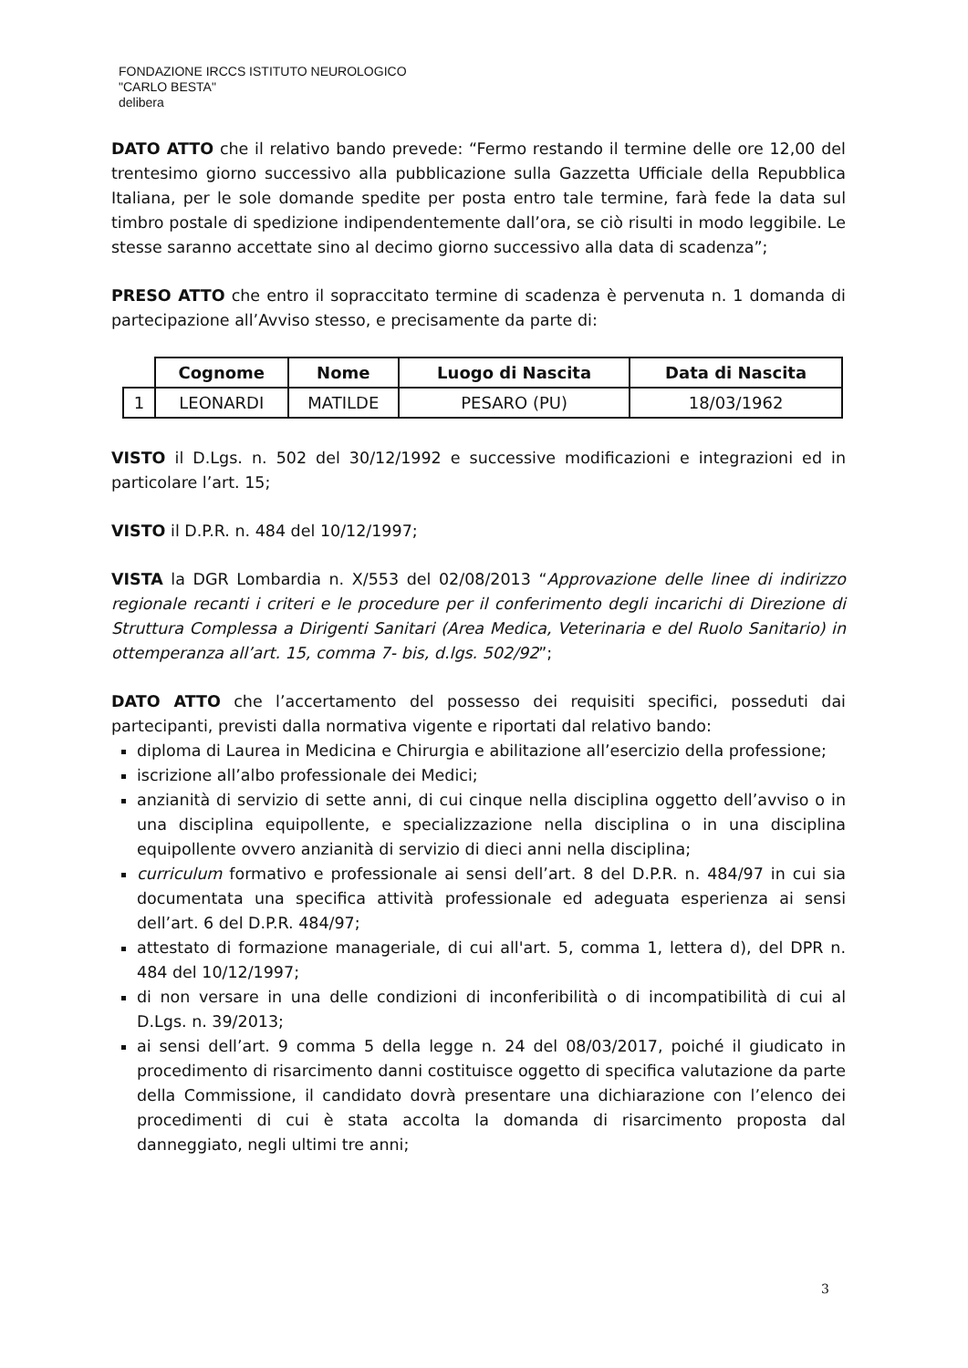FONDAZIONE IRCCS ISTITUTO NEUROLOGICO
"CARLO BESTA"
delibera
DATO ATTO che il relativo bando prevede: “Fermo restando il termine delle ore 12,00 del trentesimo giorno successivo alla pubblicazione sulla Gazzetta Ufficiale della Repubblica Italiana, per le sole domande spedite per posta entro tale termine, farà fede la data sul timbro postale di spedizione indipendentemente dall’ora, se ciò risulti in modo leggibile. Le stesse saranno accettate sino al decimo giorno successivo alla data di scadenza”;
PRESO ATTO che entro il sopraccitato termine di scadenza è pervenuta n. 1 domanda di partecipazione all’Avviso stesso, e precisamente da parte di:
| | Cognome | Nome | Luogo di Nascita | Data di Nascita |
| --- | --- | --- | --- | --- |
| 1 | LEONARDI | MATILDE | PESARO (PU) | 18/03/1962 |
VISTO il D.Lgs. n. 502 del 30/12/1992 e successive modificazioni e integrazioni ed in particolare l’art. 15;
VISTO il D.P.R. n. 484 del 10/12/1997;
VISTA la DGR Lombardia n. X/553 del 02/08/2013 “Approvazione delle linee di indirizzo regionale recanti i criteri e le procedure per il conferimento degli incarichi di Direzione di Struttura Complessa a Dirigenti Sanitari (Area Medica, Veterinaria e del Ruolo Sanitario) in ottemperanza all’art. 15, comma 7- bis, d.lgs. 502/92”;
DATO ATTO che l’accertamento del possesso dei requisiti specifici, posseduti dai partecipanti, previsti dalla normativa vigente e riportati dal relativo bando:
diploma di Laurea in Medicina e Chirurgia e abilitazione all’esercizio della professione;
iscrizione all’albo professionale dei Medici;
anzianità di servizio di sette anni, di cui cinque nella disciplina oggetto dell’avviso o in una disciplina equipollente, e specializzazione nella disciplina o in una disciplina equipollente ovvero anzianità di servizio di dieci anni nella disciplina;
curriculum formativo e professionale ai sensi dell’art. 8 del D.P.R. n. 484/97 in cui sia documentata una specifica attività professionale ed adeguata esperienza ai sensi dell’art. 6 del D.P.R. 484/97;
attestato di formazione manageriale, di cui all'art. 5, comma 1, lettera d), del DPR n. 484 del 10/12/1997;
di non versare in una delle condizioni di inconferibilità o di incompatibilità di cui al D.Lgs. n. 39/2013;
ai sensi dell’art. 9 comma 5 della legge n. 24 del 08/03/2017, poiché il giudicato in procedimento di risarcimento danni costituisce oggetto di specifica valutazione da parte della Commissione, il candidato dovrà presentare una dichiarazione con l’elenco dei procedimenti di cui è stata accolta la domanda di risarcimento proposta dal danneggiato, negli ultimi tre anni;
3